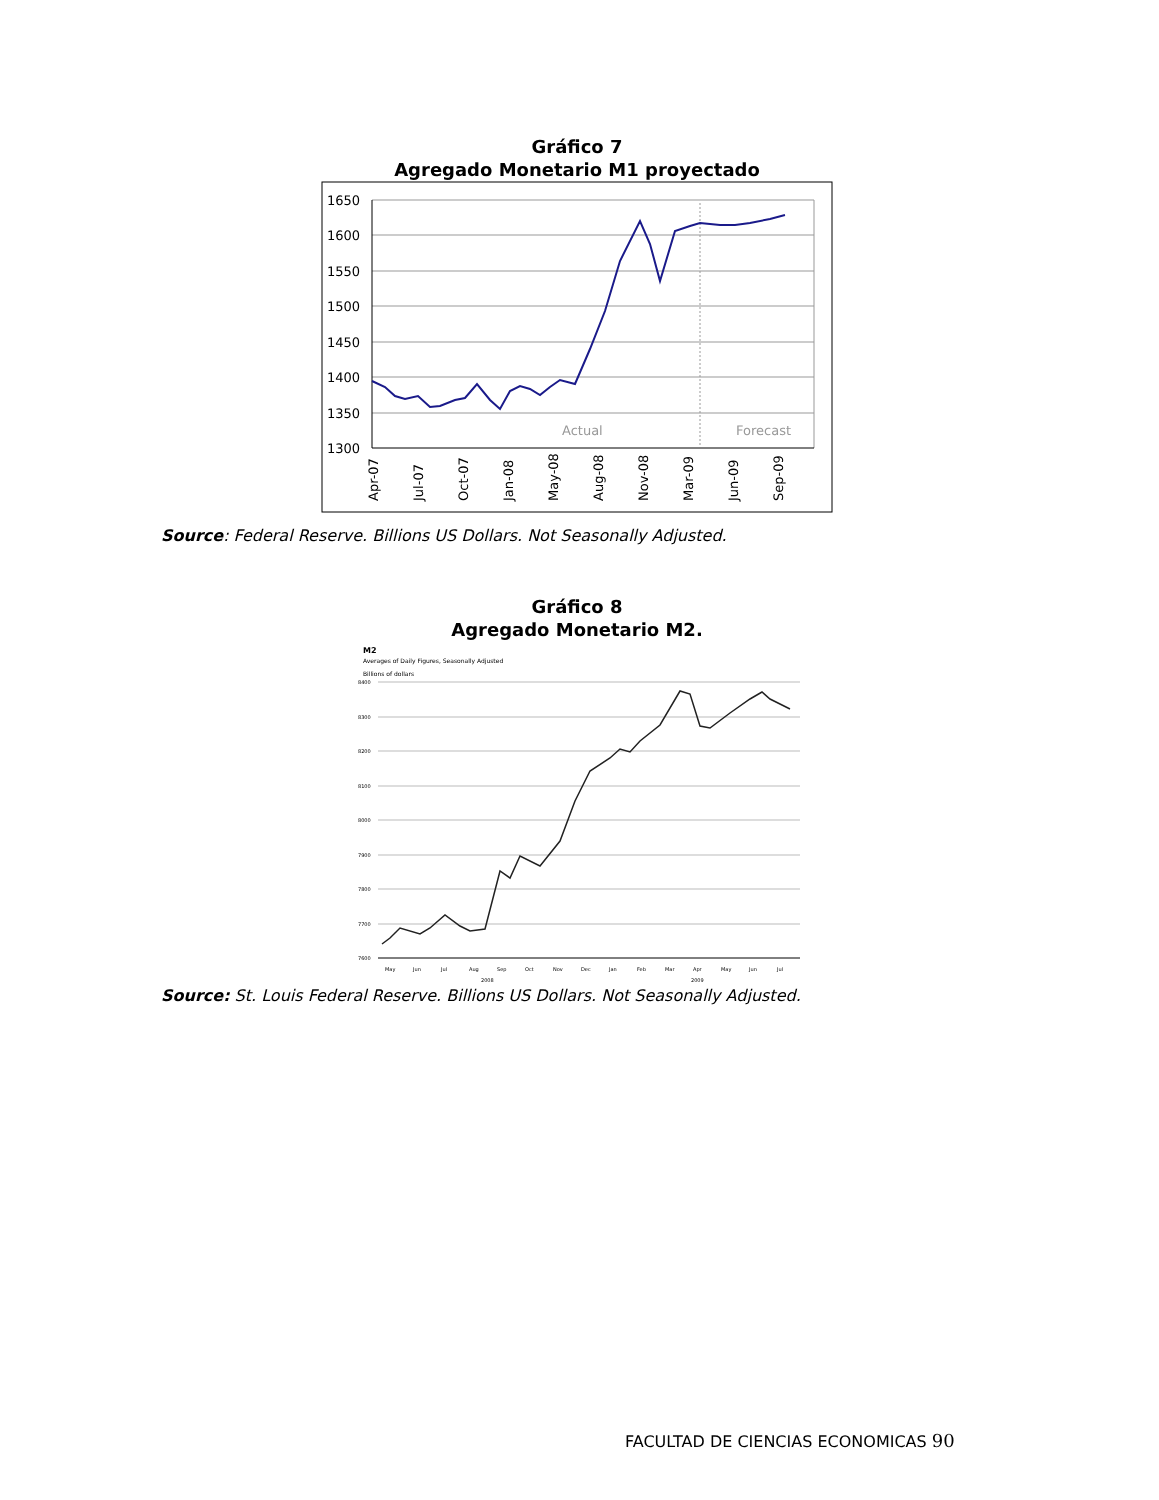Gráfico 7
Agregado Monetario M1 proyectado
1650
1600
1550
1500
1450
1400
1350
1300
Actual
Forecast
Apr-07
Jul-07
Oct-07
Jan-08
May-08
Aug-08
Nov-08
Mar-09
Jun-09
Sep-09
Source: Federal Reserve. Billions US Dollars. Not Seasonally Adjusted.
Gráfico 8
Agregado Monetario M2.
M2
Averages of Daily Figures, Seasonally Adjusted
Billions of dollars
8400
8300
8200
8100
8000
7900
7800
7700
7600
May
Jun
Jul
Aug
Sep
Oct
Nov
Dec
Jan
Feb
Mar
Apr
May
Jun
Jul
2008
2009
Source: St. Louis Federal Reserve. Billions US Dollars. Not Seasonally Adjusted.
FACULTAD DE CIENCIAS ECONOMICAS 90